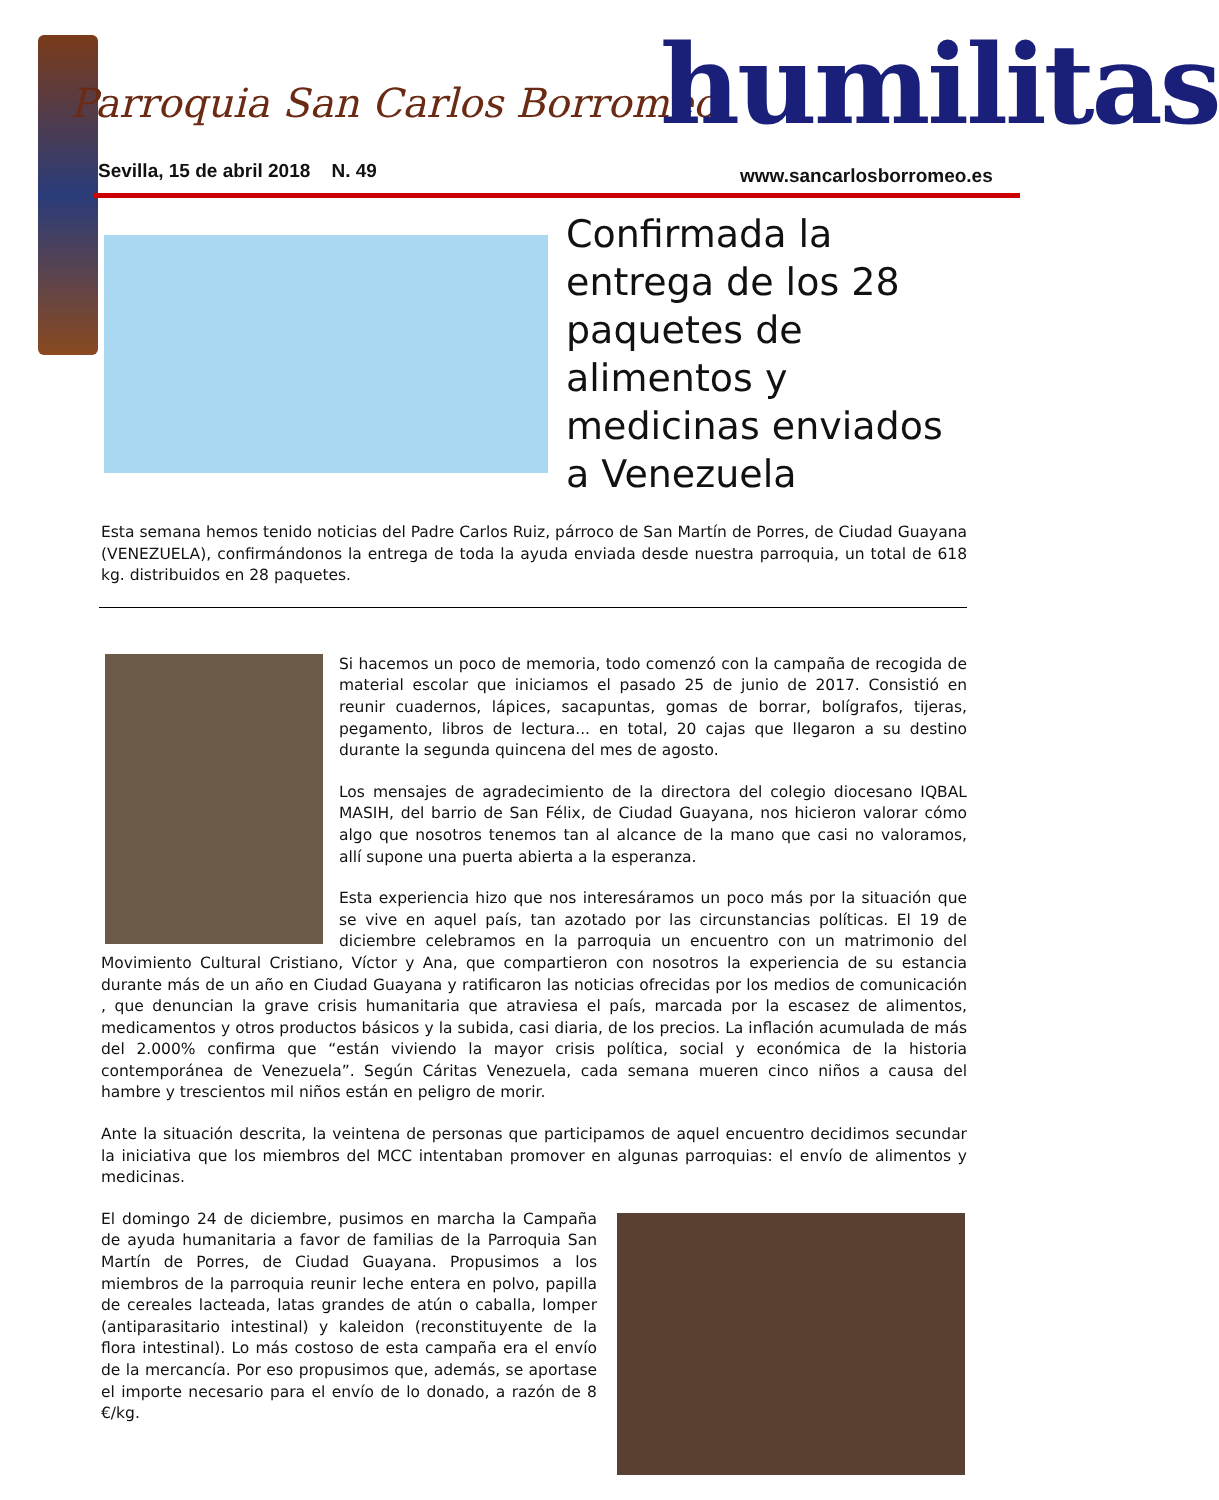Parroquia San Carlos Borromeo humilitas
Sevilla, 15 de abril 2018 N. 49
www.sancarlosborromeo.es
Confirmada la entrega de los 28 paquetes de alimentos y medicinas enviados a Venezuela
Esta semana hemos tenido noticias del Padre Carlos Ruiz, párroco de San Martín de Porres, de Ciudad Guayana (VENEZUELA), confirmándonos la entrega de toda la ayuda enviada desde nuestra parroquia, un total de 618 kg. distribuidos en 28 paquetes.
Si hacemos un poco de memoria, todo comenzó con la campaña de recogida de material escolar que iniciamos el pasado 25 de junio de 2017. Consistió en reunir cuadernos, lápices, sacapuntas, gomas de borrar, bolígrafos, tijeras, pegamento, libros de lectura... en total, 20 cajas que llegaron a su destino durante la segunda quincena del mes de agosto.
Los mensajes de agradecimiento de la directora del colegio diocesano IQBAL MASIH, del barrio de San Félix, de Ciudad Guayana, nos hicieron valorar cómo algo que nosotros tenemos tan al alcance de la mano que casi no valoramos, allí supone una puerta abierta a la esperanza.
Esta experiencia hizo que nos interesáramos un poco más por la situación que se vive en aquel país, tan azotado por las circunstancias políticas. El 19 de diciembre celebramos en la parroquia un encuentro con un matrimonio del Movimiento Cultural Cristiano, Víctor y Ana, que compartieron con nosotros la experiencia de su estancia durante más de un año en Ciudad Guayana y ratificaron las noticias ofrecidas por los medios de comunicación , que denuncian la grave crisis humanitaria que atraviesa el país, marcada por la escasez de alimentos, medicamentos y otros productos básicos y la subida, casi diaria, de los precios. La inflación acumulada de más del 2.000% confirma que “están viviendo la mayor crisis política, social y económica de la historia contemporánea de Venezuela”. Según Cáritas Venezuela, cada semana mueren cinco niños a causa del hambre y trescientos mil niños están en peligro de morir.
Ante la situación descrita, la veintena de personas que participamos de aquel encuentro decidimos secundar la iniciativa que los miembros del MCC intentaban promover en algunas parroquias: el envío de alimentos y medicinas.
El domingo 24 de diciembre, pusimos en marcha la Campaña de ayuda humanitaria a favor de familias de la Parroquia San Martín de Porres, de Ciudad Guayana. Propusimos a los miembros de la parroquia reunir leche entera en polvo, papilla de cereales lacteada, latas grandes de atún o caballa, lomper (antiparasitario intestinal) y kaleidon (reconstituyente de la flora intestinal). Lo más costoso de esta campaña era el envío de la mercancía. Por eso propusimos que, además, se aportase el importe necesario para el envío de lo donado, a razón de 8 €/kg.